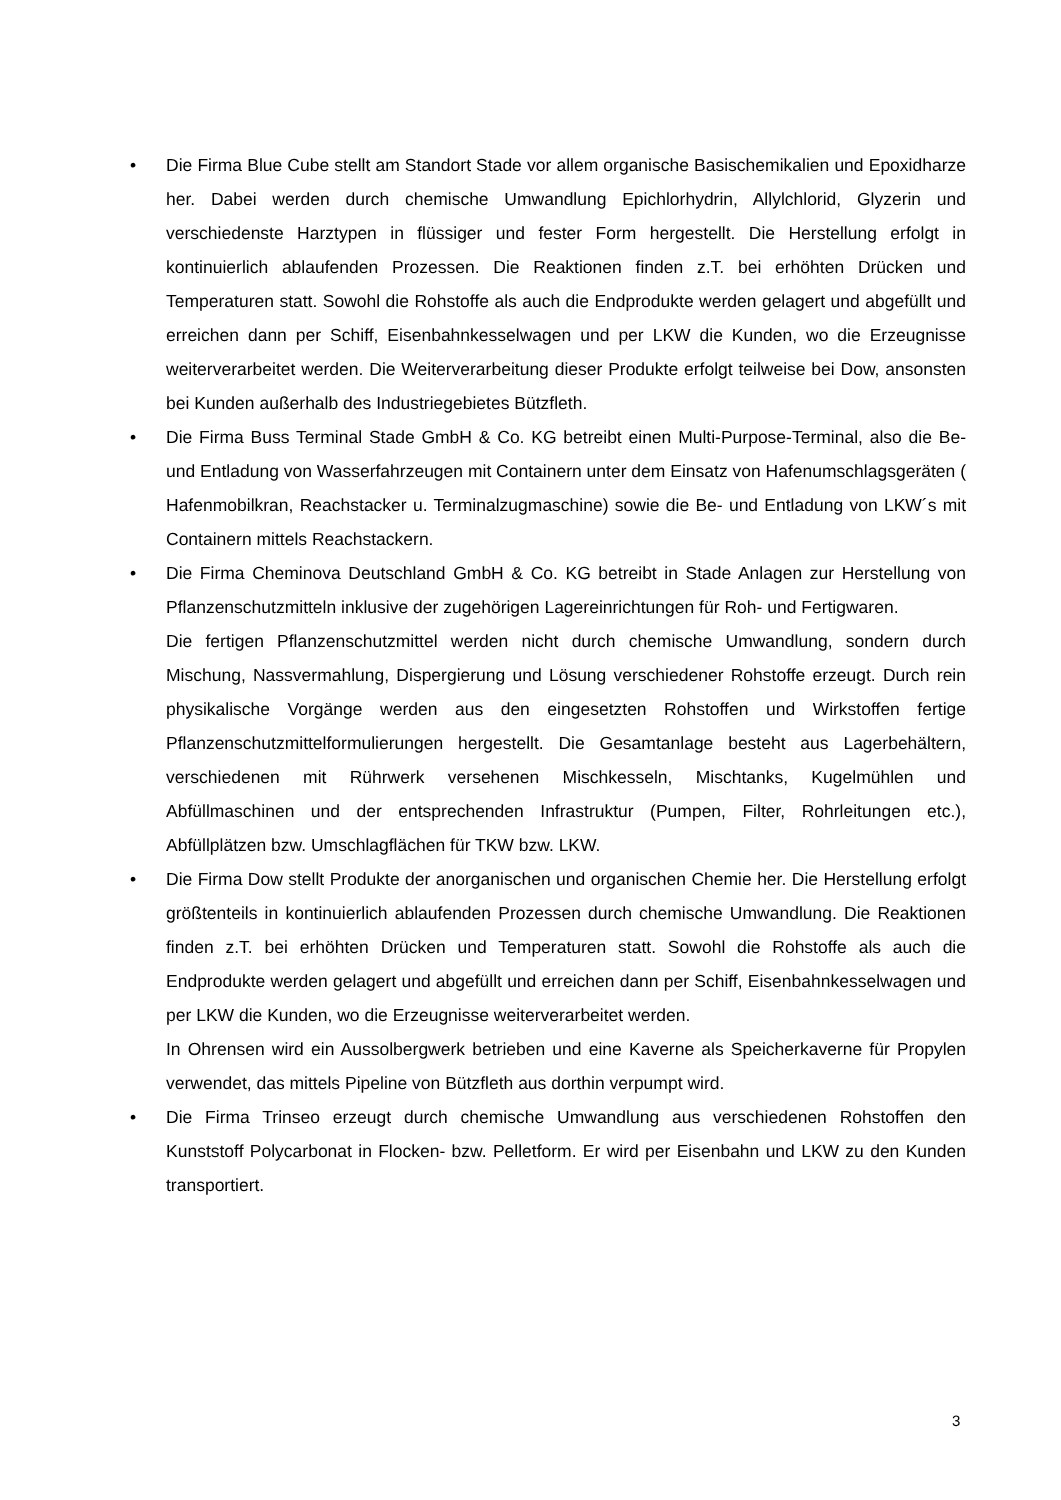• Die Firma Blue Cube stellt am Standort Stade vor allem organische Basischemikalien und Epoxidharze her. Dabei werden durch chemische Umwandlung Epichlorhydrin, Allylchlorid, Glyzerin und verschiedenste Harztypen in flüssiger und fester Form hergestellt. Die Herstellung erfolgt in kontinuierlich ablaufenden Prozessen. Die Reaktionen finden z.T. bei erhöhten Drücken und Temperaturen statt. Sowohl die Rohstoffe als auch die Endprodukte werden gelagert und abgefüllt und erreichen dann per Schiff, Eisenbahnkesselwagen und per LKW die Kunden, wo die Erzeugnisse weiterverarbeitet werden. Die Weiterverarbeitung dieser Produkte erfolgt teilweise bei Dow, ansonsten bei Kunden außerhalb des Industriegebietes Bützfleth.
• Die Firma Buss Terminal Stade GmbH & Co. KG betreibt einen Multi-Purpose-Terminal, also die Be- und Entladung von Wasserfahrzeugen mit Containern unter dem Einsatz von Hafenumschlagsgeräten ( Hafenmobilkran, Reachstacker u. Terminalzugmaschine) sowie die Be- und Entladung von LKW´s mit Containern mittels Reachstackern.
• Die Firma Cheminova Deutschland GmbH & Co. KG betreibt in Stade Anlagen zur Herstellung von Pflanzenschutzmitteln inklusive der zugehörigen Lagereinrichtungen für Roh- und Fertigwaren.
Die fertigen Pflanzenschutzmittel werden nicht durch chemische Umwandlung, sondern durch Mischung, Nassvermahlung, Dispergierung und Lösung verschiedener Rohstoffe erzeugt. Durch rein physikalische Vorgänge werden aus den eingesetzten Rohstoffen und Wirkstoffen fertige Pflanzenschutzmittelformulierungen hergestellt. Die Gesamtanlage besteht aus Lagerbehältern, verschiedenen mit Rührwerk versehenen Mischkesseln, Mischtanks, Kugelmühlen und Abfüllmaschinen und der entsprechenden Infrastruktur (Pumpen, Filter, Rohrleitungen etc.), Abfüllplätzen bzw. Umschlagflächen für TKW bzw. LKW.
• Die Firma Dow stellt Produkte der anorganischen und organischen Chemie her. Die Herstellung erfolgt größtenteils in kontinuierlich ablaufenden Prozessen durch chemische Umwandlung. Die Reaktionen finden z.T. bei erhöhten Drücken und Temperaturen statt. Sowohl die Rohstoffe als auch die Endprodukte werden gelagert und abgefüllt und erreichen dann per Schiff, Eisenbahnkesselwagen und per LKW die Kunden, wo die Erzeugnisse weiterverarbeitet werden.
In Ohrensen wird ein Aussolbergwerk betrieben und eine Kaverne als Speicherkaverne für Propylen verwendet, das mittels Pipeline von Bützfleth aus dorthin verpumpt wird.
• Die Firma Trinseo erzeugt durch chemische Umwandlung aus verschiedenen Rohstoffen den Kunststoff Polycarbonat in Flocken- bzw. Pelletform. Er wird per Eisenbahn und LKW zu den Kunden transportiert.
3